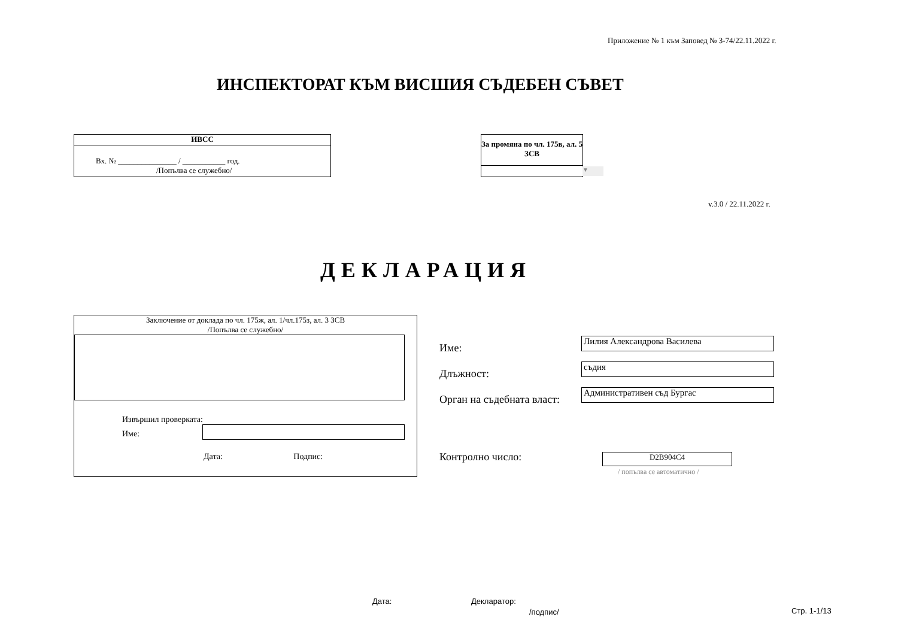Приложение № 1 към Заповед № З-74/22.11.2022 г.
ИНСПЕКТОРАТ КЪМ ВИСШИЯ СЪДЕБЕН СЪВЕТ
ИВСС
Вх. № _______________ / ___________ год.
/Попълва се служебно/
За промяна по чл. 175в, ал. 5 ЗСВ
▼
v.3.0 / 22.11.2022 г.
ДЕКЛАРАЦИЯ
Заключение от доклада по чл. 175ж, ал. 1/чл.175з, ал. 3 ЗСВ
/Попълва се служебно/
Извършил проверката:
Име:
Дата: Подпис:
Име:
Длъжност:
Орган на съдебната власт:
Лилия Александрова Василева
съдия
Административен съд Бургас
Контролно число: D2B904C4
/ попълва се автоматично /
Дата: Декларатор:
/подпис/ Стр. 1-1/13